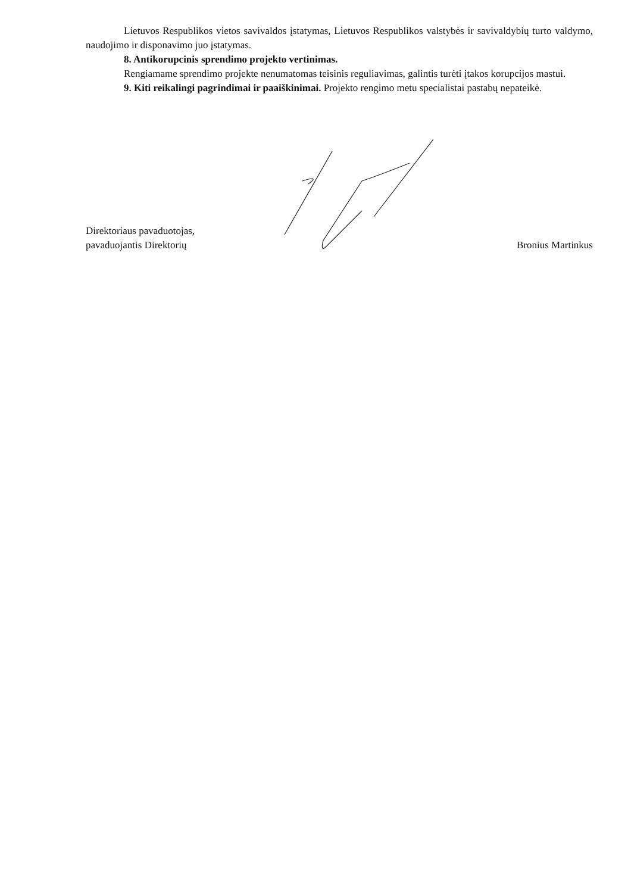Lietuvos Respublikos vietos savivaldos įstatymas, Lietuvos Respublikos valstybės ir savivaldybių turto valdymo, naudojimo ir disponavimo juo įstatymas.
8. Antikorupcinis sprendimo projekto vertinimas.
Rengiamame sprendimo projekte nenumatomas teisinis reguliavimas, galintis turėti įtakos korupcijos mastui.
9. Kiti reikalingi pagrindimai ir paaiškinimai. Projekto rengimo metu specialistai pastabų nepateikė.
Direktoriaus pavaduotojas,
pavaduojantis Direktorių
Bronius Martinkus